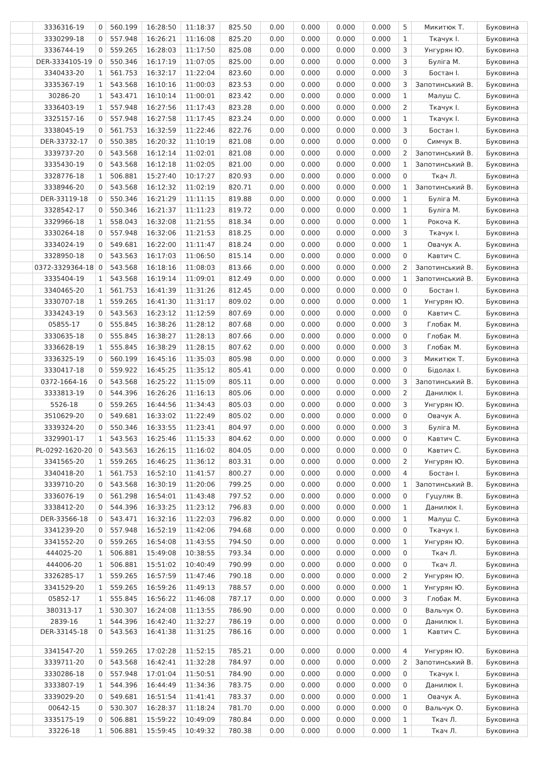| | 3336316-19 | 0 | 560.199 | 16:28:50 | 11:18:37 | 825.50 | 0.00 | 0.000 | 0.000 | 0.000 | 5 | Микитюк Т. | Буковина |
| | 3330299-18 | 0 | 557.948 | 16:26:21 | 11:16:08 | 825.20 | 0.00 | 0.000 | 0.000 | 0.000 | 1 | Ткачук І. | Буковина |
| | 3336744-19 | 0 | 559.265 | 16:28:03 | 11:17:50 | 825.08 | 0.00 | 0.000 | 0.000 | 0.000 | 3 | Унгурян Ю. | Буковина |
| | DER-3334105-19 | 0 | 550.346 | 16:17:19 | 11:07:05 | 825.00 | 0.00 | 0.000 | 0.000 | 0.000 | 3 | Буліга М. | Буковина |
| | 3340433-20 | 1 | 561.753 | 16:32:17 | 11:22:04 | 823.60 | 0.00 | 0.000 | 0.000 | 0.000 | 3 | Бостан І. | Буковина |
| | 3335367-19 | 1 | 543.568 | 16:10:16 | 11:00:03 | 823.53 | 0.00 | 0.000 | 0.000 | 0.000 | 3 | Запотинський В. | Буковина |
| | 30286-20 | 1 | 543.471 | 16:10:14 | 11:00:01 | 823.42 | 0.00 | 0.000 | 0.000 | 0.000 | 1 | Малуш С. | Буковина |
| | 3336403-19 | 1 | 557.948 | 16:27:56 | 11:17:43 | 823.28 | 0.00 | 0.000 | 0.000 | 0.000 | 2 | Ткачук І. | Буковина |
| | 3325157-16 | 0 | 557.948 | 16:27:58 | 11:17:45 | 823.24 | 0.00 | 0.000 | 0.000 | 0.000 | 1 | Ткачук І. | Буковина |
| | 3338045-19 | 0 | 561.753 | 16:32:59 | 11:22:46 | 822.76 | 0.00 | 0.000 | 0.000 | 0.000 | 3 | Бостан І. | Буковина |
| | DER-33732-17 | 0 | 550.385 | 16:20:32 | 11:10:19 | 821.08 | 0.00 | 0.000 | 0.000 | 0.000 | 0 | Симчук В. | Буковина |
| | 3339737-20 | 0 | 543.568 | 16:12:14 | 11:02:01 | 821.08 | 0.00 | 0.000 | 0.000 | 0.000 | 2 | Запотинський В. | Буковина |
| | 3335430-19 | 0 | 543.568 | 16:12:18 | 11:02:05 | 821.00 | 0.00 | 0.000 | 0.000 | 0.000 | 1 | Запотинський В. | Буковина |
| | 3328776-18 | 1 | 506.881 | 15:27:40 | 10:17:27 | 820.93 | 0.00 | 0.000 | 0.000 | 0.000 | 0 | Ткач Л. | Буковина |
| | 3338946-20 | 0 | 543.568 | 16:12:32 | 11:02:19 | 820.71 | 0.00 | 0.000 | 0.000 | 0.000 | 1 | Запотинський В. | Буковина |
| | DER-33119-18 | 0 | 550.346 | 16:21:29 | 11:11:15 | 819.88 | 0.00 | 0.000 | 0.000 | 0.000 | 1 | Буліга М. | Буковина |
| | 3328542-17 | 0 | 550.346 | 16:21:37 | 11:11:23 | 819.72 | 0.00 | 0.000 | 0.000 | 0.000 | 1 | Буліга М. | Буковина |
| | 3329966-18 | 1 | 558.043 | 16:32:08 | 11:21:55 | 818.34 | 0.00 | 0.000 | 0.000 | 0.000 | 1 | Рокоча К. | Буковина |
| | 3330264-18 | 0 | 557.948 | 16:32:06 | 11:21:53 | 818.25 | 0.00 | 0.000 | 0.000 | 0.000 | 3 | Ткачук І. | Буковина |
| | 3334024-19 | 0 | 549.681 | 16:22:00 | 11:11:47 | 818.24 | 0.00 | 0.000 | 0.000 | 0.000 | 1 | Овачук А. | Буковина |
| | 3328950-18 | 0 | 543.563 | 16:17:03 | 11:06:50 | 815.14 | 0.00 | 0.000 | 0.000 | 0.000 | 0 | Кавтич С. | Буковина |
| | 0372-3329364-18 | 0 | 543.568 | 16:18:16 | 11:08:03 | 813.66 | 0.00 | 0.000 | 0.000 | 0.000 | 2 | Запотинський В. | Буковина |
| | 3335404-19 | 1 | 543.568 | 16:19:14 | 11:09:01 | 812.49 | 0.00 | 0.000 | 0.000 | 0.000 | 1 | Запотинський В. | Буковина |
| | 3340465-20 | 1 | 561.753 | 16:41:39 | 11:31:26 | 812.45 | 0.00 | 0.000 | 0.000 | 0.000 | 0 | Бостан І. | Буковина |
| | 3330707-18 | 1 | 559.265 | 16:41:30 | 11:31:17 | 809.02 | 0.00 | 0.000 | 0.000 | 0.000 | 1 | Унгурян Ю. | Буковина |
| | 3334243-19 | 0 | 543.563 | 16:23:12 | 11:12:59 | 807.69 | 0.00 | 0.000 | 0.000 | 0.000 | 0 | Кавтич С. | Буковина |
| | 05855-17 | 0 | 555.845 | 16:38:26 | 11:28:12 | 807.68 | 0.00 | 0.000 | 0.000 | 0.000 | 3 | Глобак М. | Буковина |
| | 3330635-18 | 0 | 555.845 | 16:38:27 | 11:28:13 | 807.66 | 0.00 | 0.000 | 0.000 | 0.000 | 0 | Глобак М. | Буковина |
| | 3336628-19 | 1 | 555.845 | 16:38:29 | 11:28:15 | 807.62 | 0.00 | 0.000 | 0.000 | 0.000 | 3 | Глобак М. | Буковина |
| | 3336325-19 | 0 | 560.199 | 16:45:16 | 11:35:03 | 805.98 | 0.00 | 0.000 | 0.000 | 0.000 | 3 | Микитюк Т. | Буковина |
| | 3330417-18 | 0 | 559.922 | 16:45:25 | 11:35:12 | 805.41 | 0.00 | 0.000 | 0.000 | 0.000 | 0 | Бідолах І. | Буковина |
| | 0372-1664-16 | 0 | 543.568 | 16:25:22 | 11:15:09 | 805.11 | 0.00 | 0.000 | 0.000 | 0.000 | 3 | Запотинський В. | Буковина |
| | 3333813-19 | 0 | 544.396 | 16:26:26 | 11:16:13 | 805.06 | 0.00 | 0.000 | 0.000 | 0.000 | 2 | Данилюк І. | Буковина |
| | 5526-18 | 0 | 559.265 | 16:44:56 | 11:34:43 | 805.03 | 0.00 | 0.000 | 0.000 | 0.000 | 3 | Унгурян Ю. | Буковина |
| | 3510629-20 | 0 | 549.681 | 16:33:02 | 11:22:49 | 805.02 | 0.00 | 0.000 | 0.000 | 0.000 | 0 | Овачук А. | Буковина |
| | 3339324-20 | 0 | 550.346 | 16:33:55 | 11:23:41 | 804.97 | 0.00 | 0.000 | 0.000 | 0.000 | 3 | Буліга М. | Буковина |
| | 3329901-17 | 1 | 543.563 | 16:25:46 | 11:15:33 | 804.62 | 0.00 | 0.000 | 0.000 | 0.000 | 0 | Кавтич С. | Буковина |
| | PL-0292-1620-20 | 0 | 543.563 | 16:26:15 | 11:16:02 | 804.05 | 0.00 | 0.000 | 0.000 | 0.000 | 0 | Кавтич С. | Буковина |
| | 3341565-20 | 1 | 559.265 | 16:46:25 | 11:36:12 | 803.31 | 0.00 | 0.000 | 0.000 | 0.000 | 2 | Унгурян Ю. | Буковина |
| | 3340418-20 | 1 | 561.753 | 16:52:10 | 11:41:57 | 800.27 | 0.00 | 0.000 | 0.000 | 0.000 | 4 | Бостан І. | Буковина |
| | 3339710-20 | 0 | 543.568 | 16:30:19 | 11:20:06 | 799.25 | 0.00 | 0.000 | 0.000 | 0.000 | 1 | Запотинський В. | Буковина |
| | 3336076-19 | 0 | 561.298 | 16:54:01 | 11:43:48 | 797.52 | 0.00 | 0.000 | 0.000 | 0.000 | 0 | Гуцуляк В. | Буковина |
| | 3338412-20 | 0 | 544.396 | 16:33:25 | 11:23:12 | 796.83 | 0.00 | 0.000 | 0.000 | 0.000 | 1 | Данилюк І. | Буковина |
| | DER-33566-18 | 0 | 543.471 | 16:32:16 | 11:22:03 | 796.82 | 0.00 | 0.000 | 0.000 | 0.000 | 1 | Малуш С. | Буковина |
| | 3341239-20 | 0 | 557.948 | 16:52:19 | 11:42:06 | 794.68 | 0.00 | 0.000 | 0.000 | 0.000 | 0 | Ткачук І. | Буковина |
| | 3341552-20 | 0 | 559.265 | 16:54:08 | 11:43:55 | 794.50 | 0.00 | 0.000 | 0.000 | 0.000 | 1 | Унгурян Ю. | Буковина |
| | 444025-20 | 1 | 506.881 | 15:49:08 | 10:38:55 | 793.34 | 0.00 | 0.000 | 0.000 | 0.000 | 0 | Ткач Л. | Буковина |
| | 444006-20 | 1 | 506.881 | 15:51:02 | 10:40:49 | 790.99 | 0.00 | 0.000 | 0.000 | 0.000 | 0 | Ткач Л. | Буковина |
| | 3326285-17 | 1 | 559.265 | 16:57:59 | 11:47:46 | 790.18 | 0.00 | 0.000 | 0.000 | 0.000 | 2 | Унгурян Ю. | Буковина |
| | 3341529-20 | 1 | 559.265 | 16:59:26 | 11:49:13 | 788.57 | 0.00 | 0.000 | 0.000 | 0.000 | 1 | Унгурян Ю. | Буковина |
| | 05852-17 | 1 | 555.845 | 16:56:22 | 11:46:08 | 787.17 | 0.00 | 0.000 | 0.000 | 0.000 | 3 | Глобак М. | Буковина |
| | 380313-17 | 1 | 530.307 | 16:24:08 | 11:13:55 | 786.90 | 0.00 | 0.000 | 0.000 | 0.000 | 0 | Вальчук О. | Буковина |
| | 2839-16 | 1 | 544.396 | 16:42:40 | 11:32:27 | 786.19 | 0.00 | 0.000 | 0.000 | 0.000 | 0 | Данилюк І. | Буковина |
| | DER-33145-18 | 0 | 543.563 | 16:41:38 | 11:31:25 | 786.16 | 0.00 | 0.000 | 0.000 | 0.000 | 1 | Кавтич С. | Буковина |
| | 3341547-20 | 1 | 559.265 | 17:02:28 | 11:52:15 | 785.21 | 0.00 | 0.000 | 0.000 | 0.000 | 4 | Унгурян Ю. | Буковина |
| | 3339711-20 | 0 | 543.568 | 16:42:41 | 11:32:28 | 784.97 | 0.00 | 0.000 | 0.000 | 0.000 | 2 | Запотинський В. | Буковина |
| | 3330286-18 | 0 | 557.948 | 17:01:04 | 11:50:51 | 784.90 | 0.00 | 0.000 | 0.000 | 0.000 | 0 | Ткачук І. | Буковина |
| | 3333807-19 | 1 | 544.396 | 16:44:49 | 11:34:36 | 783.75 | 0.00 | 0.000 | 0.000 | 0.000 | 0 | Данилюк І. | Буковина |
| | 3339029-20 | 0 | 549.681 | 16:51:54 | 11:41:41 | 783.37 | 0.00 | 0.000 | 0.000 | 0.000 | 1 | Овачук А. | Буковина |
| | 00642-15 | 0 | 530.307 | 16:28:37 | 11:18:24 | 781.70 | 0.00 | 0.000 | 0.000 | 0.000 | 0 | Вальчук О. | Буковина |
| | 3335175-19 | 0 | 506.881 | 15:59:22 | 10:49:09 | 780.84 | 0.00 | 0.000 | 0.000 | 0.000 | 1 | Ткач Л. | Буковина |
| | 33226-18 | 1 | 506.881 | 15:59:45 | 10:49:32 | 780.38 | 0.00 | 0.000 | 0.000 | 0.000 | 1 | Ткач Л. | Буковина |